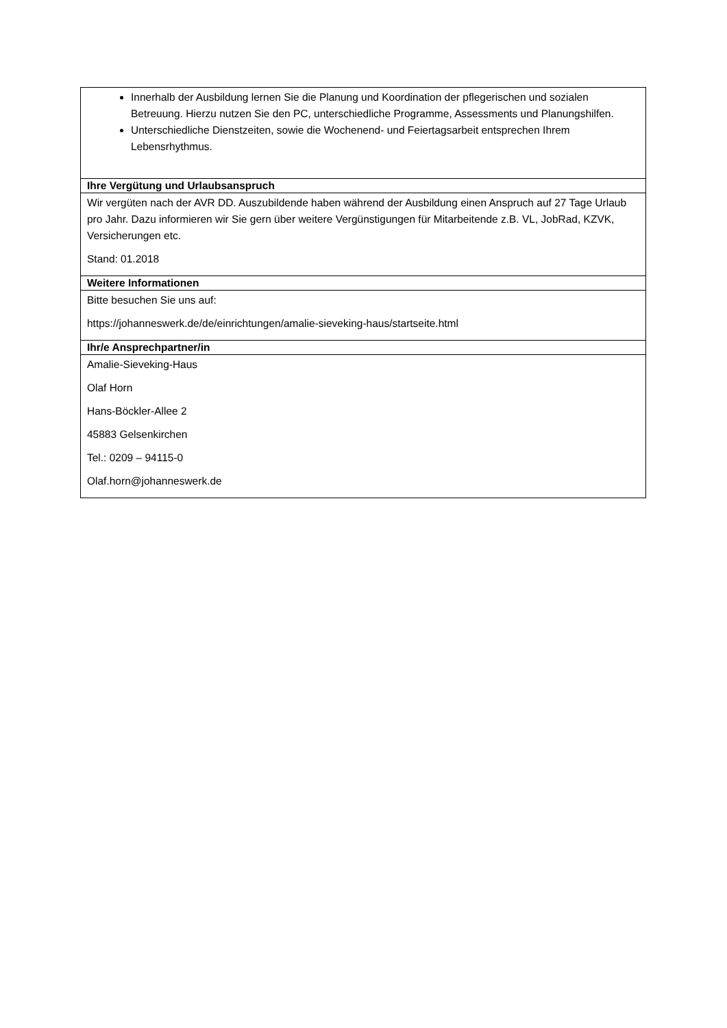| Innerhalb der Ausbildung lernen Sie die Planung und Koordination der pflegerischen und sozialen Betreuung. Hierzu nutzen Sie den PC, unterschiedliche Programme, Assessments und Planungshilfen. Unterschiedliche Dienstzeiten, sowie die Wochenend- und Feiertagsarbeit entsprechen Ihrem Lebensrhythmus. |
| Ihre Vergütung und Urlaubsanspruch |
| Wir vergüten nach der AVR DD. Auszubildende haben während der Ausbildung einen Anspruch auf 27 Tage Urlaub pro Jahr. Dazu informieren wir Sie gern über weitere Vergünstigungen für Mitarbeitende z.B. VL, JobRad, KZVK, Versicherungen etc. Stand: 01.2018 |
| Weitere Informationen |
| Bitte besuchen Sie uns auf: https://johanneswerk.de/de/einrichtungen/amalie-sieveking-haus/startseite.html |
| Ihr/e Ansprechpartner/in |
| Amalie-Sieveking-Haus Olaf Horn Hans-Böckler-Allee 2 45883 Gelsenkirchen Tel.: 0209 – 94115-0 Olaf.horn@johanneswerk.de |